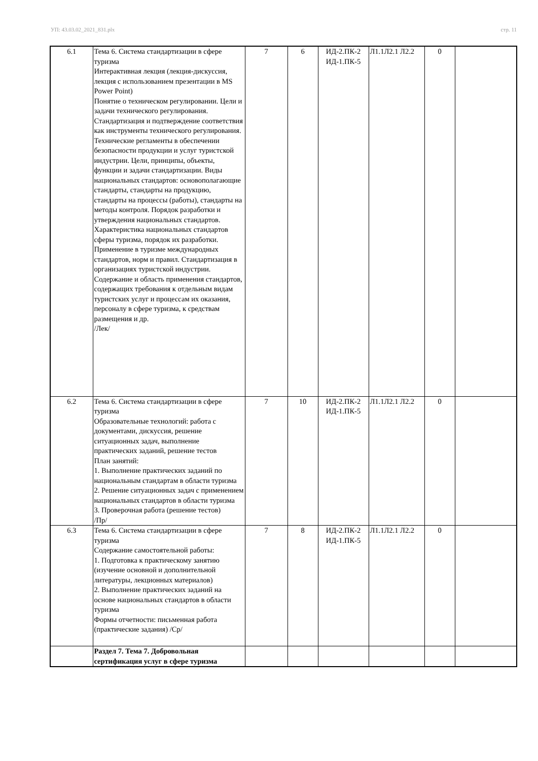УП: 43.03.02_2021_831.plx стр. 11
| 6.1 | Тема 6. Система стандартизации в сфере туризма Интерактивная лекция (лекция-дискуссия, лекция с использованием презентации в MS Power Point) Понятие о техническом регулировании. Цели и задачи технического регулирования. Стандартизация и подтверждение соответствия как инструменты технического регулирования. Технические регламенты в обеспечении безопасности продукции и услуг туристской индустрии. Цели, принципы, объекты, функции и задачи стандартизации. Виды национальных стандартов: основополагающие стандарты, стандарты на продукцию, стандарты на процессы (работы), стандарты на методы контроля. Порядок разработки и утверждения национальных стандартов. Характеристика национальных стандартов сферы туризма, порядок их разработки. Применение в туризме международных стандартов, норм и правил. Стандартизация в организациях туристской индустрии. Содержание и область применения стандартов, содержащих требования к отдельным видам туристских услуг и процессам их оказания, персоналу в сфере туризма, к средствам размещения и др. /Лек/ | 7 | 6 | ИД-2.ПК-2 ИД-1.ПК-5 | Л1.1Л2.1 Л2.2 | 0 | |
| 6.2 | Тема 6. Система стандартизации в сфере туризма Образовательные технологий: работа с документами, дискуссия, решение ситуационных задач, выполнение практических заданий, решение тестов План занятий: 1. Выполнение практических заданий по национальным стандартам в области туризма 2. Решение ситуационных задач с применением национальных стандартов в области туризма 3. Проверочная работа (решение тестов) /Пр/ | 7 | 10 | ИД-2.ПК-2 ИД-1.ПК-5 | Л1.1Л2.1 Л2.2 | 0 | |
| 6.3 | Тема 6. Система стандартизации в сфере туризма Содержание самостоятельной работы: 1. Подготовка к практическому занятию (изучение основной и дополнительной литературы, лекционных материалов) 2. Выполнение практических заданий на основе национальных стандартов в области туризма Формы отчетности: письменная работа (практические задания) /Ср/ | 7 | 8 | ИД-2.ПК-2 ИД-1.ПК-5 | Л1.1Л2.1 Л2.2 | 0 | |
| | Раздел 7. Тема 7. Добровольная сертификация услуг в сфере туризма | | | | | | |